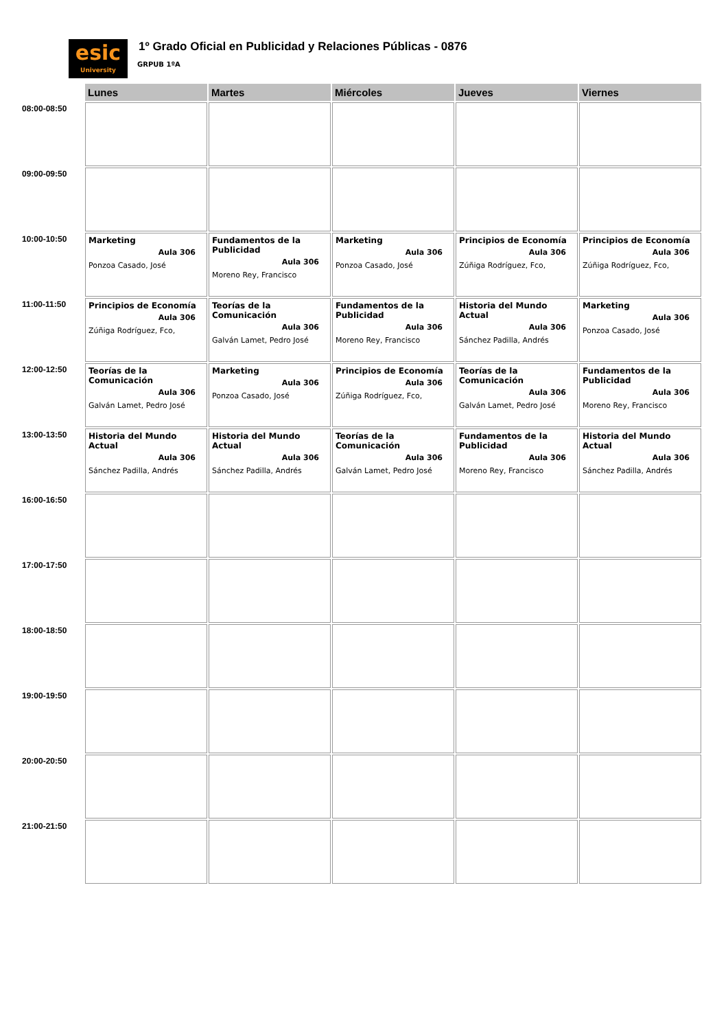esic
University
1º Grado Oficial en Publicidad y Relaciones Públicas - 0876
GRPUB 1ºA
| | Lunes | Martes | Miércoles | Jueves | Viernes |
| 08:00-08:50 | | | | | |
| 09:00-09:50 | | | | | |
| 10:00-10:50 | Marketing Aula 306 Ponzoa Casado, José | Fundamentos de la Publicidad Aula 306 Moreno Rey, Francisco | Marketing Aula 306 Ponzoa Casado, José | Principios de Economía Aula 306 Zúñiga Rodríguez, Fco, | Principios de Economía Aula 306 Zúñiga Rodríguez, Fco, |
| 11:00-11:50 | Principios de Economía Aula 306 Zúñiga Rodríguez, Fco, | Teorías de la Comunicación Aula 306 Galván Lamet, Pedro José | Fundamentos de la Publicidad Aula 306 Moreno Rey, Francisco | Historia del Mundo Actual Aula 306 Sánchez Padilla, Andrés | Marketing Aula 306 Ponzoa Casado, José |
| 12:00-12:50 | Teorías de la Comunicación Aula 306 Galván Lamet, Pedro José | Marketing Aula 306 Ponzoa Casado, José | Principios de Economía Aula 306 Zúñiga Rodríguez, Fco, | Teorías de la Comunicación Aula 306 Galván Lamet, Pedro José | Fundamentos de la Publicidad Aula 306 Moreno Rey, Francisco |
| 13:00-13:50 | Historia del Mundo Actual Aula 306 Sánchez Padilla, Andrés | Historia del Mundo Actual Aula 306 Sánchez Padilla, Andrés | Teorías de la Comunicación Aula 306 Galván Lamet, Pedro José | Fundamentos de la Publicidad Aula 306 Moreno Rey, Francisco | Historia del Mundo Actual Aula 306 Sánchez Padilla, Andrés |
| 16:00-16:50 | | | | | |
| 17:00-17:50 | | | | | |
| 18:00-18:50 | | | | | |
| 19:00-19:50 | | | | | |
| 20:00-20:50 | | | | | |
| 21:00-21:50 | | | | | |